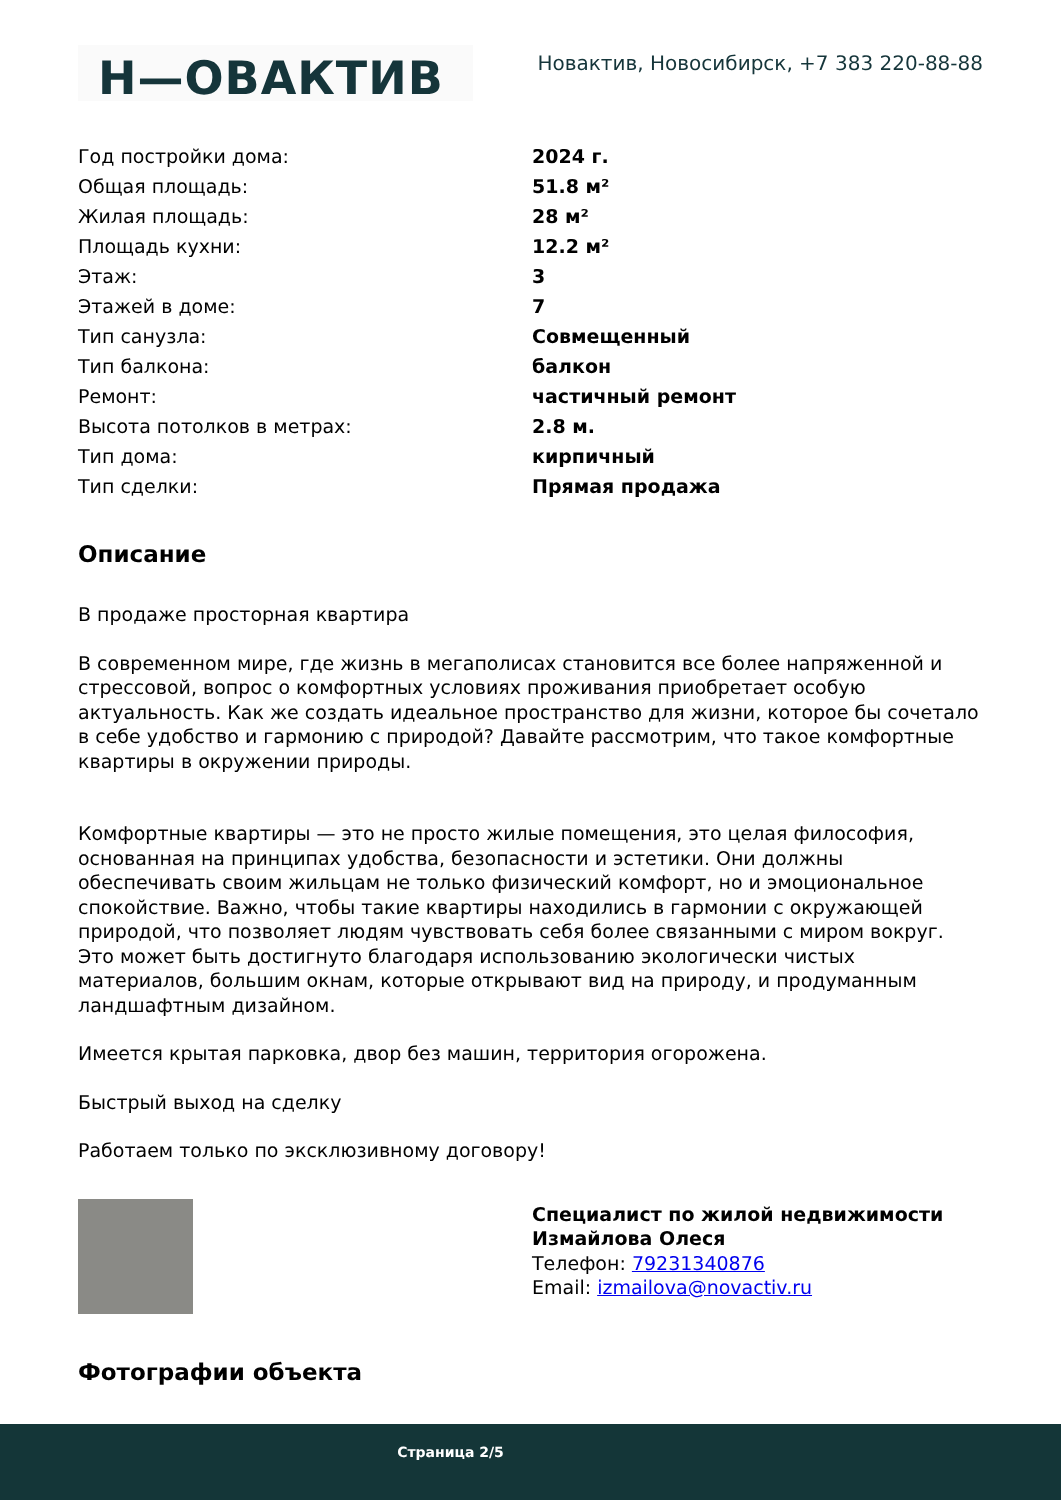Н—ОВАКТИВ
Новактив, Новосибирск, +7 383 220-88-88
| Год постройки дома: | 2024 г. |
| Общая площадь: | 51.8 м² |
| Жилая площадь: | 28 м² |
| Площадь кухни: | 12.2 м² |
| Этаж: | 3 |
| Этажей в доме: | 7 |
| Тип санузла: | Совмещенный |
| Тип балкона: | балкон |
| Ремонт: | частичный ремонт |
| Высота потолков в метрах: | 2.8 м. |
| Тип дома: | кирпичный |
| Тип сделки: | Прямая продажа |
Описание
В продаже просторная квартира
В современном мире, где жизнь в мегаполисах становится все более напряженной и стрессовой, вопрос о комфортных условиях проживания приобретает особую актуальность. Как же создать идеальное пространство для жизни, которое бы сочетало в себе удобство и гармонию с природой? Давайте рассмотрим, что такое комфортные квартиры в окружении природы.
Комфортные квартиры — это не просто жилые помещения, это целая философия, основанная на принципах удобства, безопасности и эстетики. Они должны обеспечивать своим жильцам не только физический комфорт, но и эмоциональное спокойствие. Важно, чтобы такие квартиры находились в гармонии с окружающей природой, что позволяет людям чувствовать себя более связанными с миром вокруг. Это может быть достигнуто благодаря использованию экологически чистых материалов, большим окнам, которые открывают вид на природу, и продуманным ландшафтным дизайном.
Имеется крытая парковка, двор без машин, территория огорожена.
Быстрый выход на сделку
Работаем только по эксклюзивному договору!
Специалист по жилой недвижимости
Измайлова Олеся
Телефон: 79231340876
Email: izmailova@novactiv.ru
Фотографии объекта
Страница 2/5